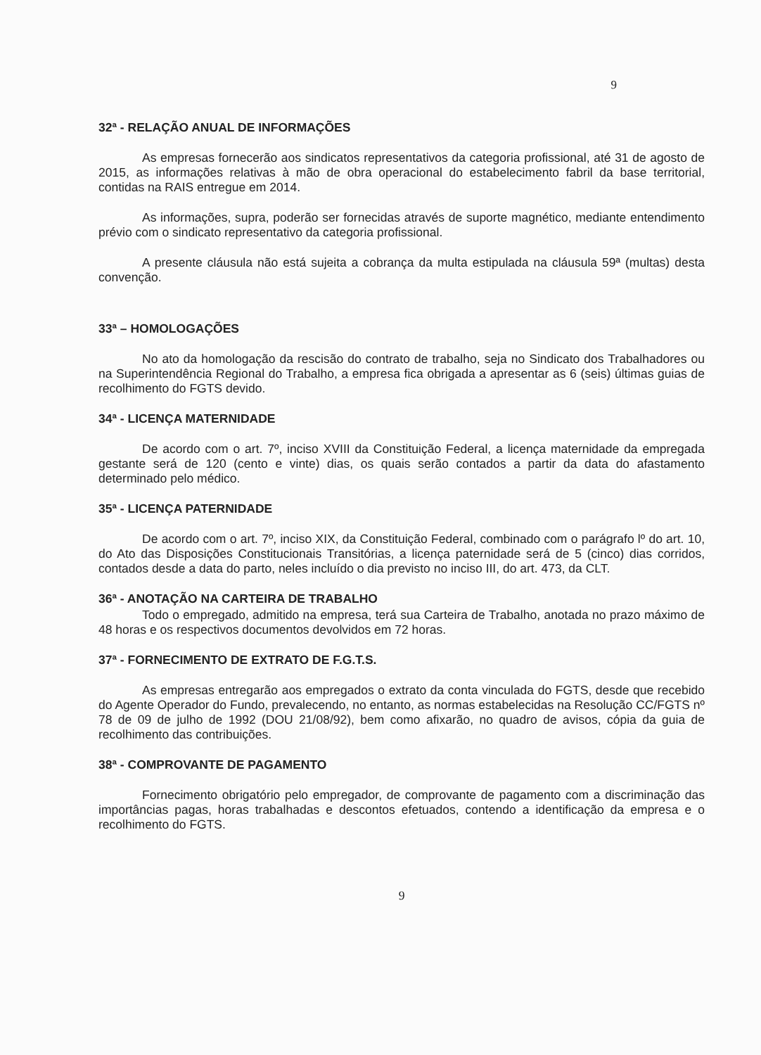9
32ª - RELAÇÃO ANUAL DE INFORMAÇÕES
As empresas fornecerão aos sindicatos representativos da categoria profissional, até 31 de agosto de 2015, as informações relativas à mão de obra operacional do estabelecimento fabril da base territorial, contidas na RAIS entregue em 2014.
As informações, supra, poderão ser fornecidas através de suporte magnético, mediante entendimento prévio com o sindicato representativo da categoria profissional.
A presente cláusula não está sujeita a cobrança da multa estipulada na cláusula 59ª (multas) desta convenção.
33ª – HOMOLOGAÇÕES
No ato da homologação da rescisão do contrato de trabalho, seja no Sindicato dos Trabalhadores ou na Superintendência Regional do Trabalho, a empresa fica obrigada a apresentar as 6 (seis) últimas guias de recolhimento do FGTS devido.
34ª - LICENÇA MATERNIDADE
De acordo com o art. 7º, inciso XVIII da Constituição Federal, a licença maternidade da empregada gestante será de 120 (cento e vinte) dias, os quais serão contados a partir da data do afastamento determinado pelo médico.
35ª - LICENÇA PATERNIDADE
De acordo com o art. 7º, inciso XIX, da Constituição Federal, combinado com o parágrafo lº do art. 10, do Ato das Disposições Constitucionais Transitórias, a licença paternidade será de 5 (cinco) dias corridos, contados desde a data do parto, neles incluído o dia previsto no inciso III, do art. 473, da CLT.
36ª - ANOTAÇÃO NA CARTEIRA DE TRABALHO
Todo o empregado, admitido na empresa, terá sua Carteira de Trabalho, anotada no prazo máximo de 48 horas e os respectivos documentos devolvidos em 72 horas.
37ª - FORNECIMENTO DE EXTRATO DE F.G.T.S.
As empresas entregarão aos empregados o extrato da conta vinculada do FGTS, desde que recebido do Agente Operador do Fundo, prevalecendo, no entanto, as normas estabelecidas na Resolução CC/FGTS nº 78 de 09 de julho de 1992 (DOU 21/08/92), bem como afixarão, no quadro de avisos, cópia da guia de recolhimento das contribuições.
38ª - COMPROVANTE DE PAGAMENTO
Fornecimento obrigatório pelo empregador, de comprovante de pagamento com a discriminação das importâncias pagas, horas trabalhadas e descontos efetuados, contendo a identificação da empresa e o recolhimento do FGTS.
9